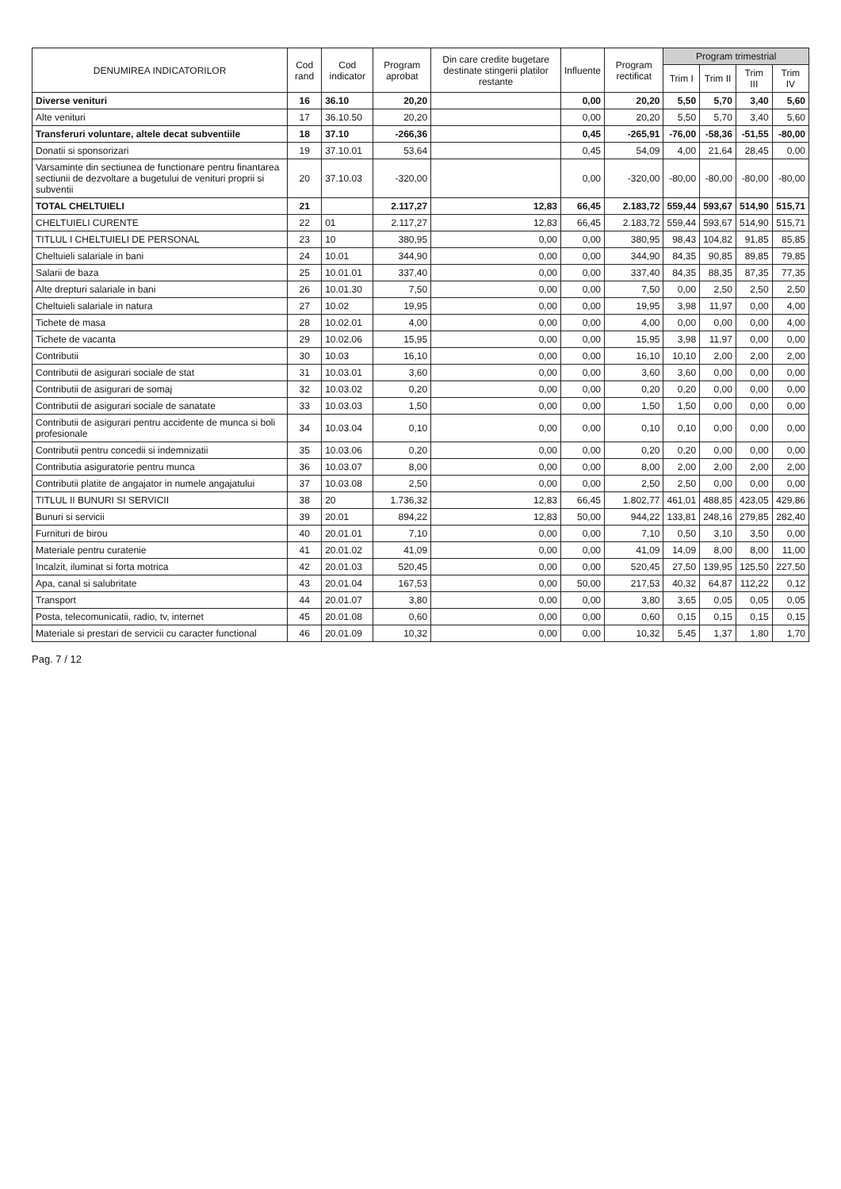| DENUMIREA INDICATORILOR | Cod rand | Cod indicator | Program aprobat | Din care credite bugetare destinate stingerii platilor restante | Influente | Program rectificat | Program trimestrial | | | |
| --- | --- | --- | --- | --- | --- | --- | --- | --- | --- | --- |
| | | | | | | | Trim I | Trim II | Trim III | Trim IV |
| Diverse venituri | 16 | 36.10 | 20,20 | | 0,00 | 20,20 | 5,50 | 5,70 | 3,40 | 5,60 |
| Alte venituri | 17 | 36.10.50 | 20,20 | | 0,00 | 20,20 | 5,50 | 5,70 | 3,40 | 5,60 |
| Transferuri voluntare, altele decat subventiile | 18 | 37.10 | -266,36 | | 0,45 | -265,91 | -76,00 | -58,36 | -51,55 | -80,00 |
| Donatii si sponsorizari | 19 | 37.10.01 | 53,64 | | 0,45 | 54,09 | 4,00 | 21,64 | 28,45 | 0,00 |
| Varsaminte din sectiunea de functionare pentru finantarea sectiunii de dezvoltare a bugetului de venituri proprii si subventii | 20 | 37.10.03 | -320,00 | | 0,00 | -320,00 | -80,00 | -80,00 | -80,00 | -80,00 |
| TOTAL CHELTUIELI | 21 | | 2.117,27 | 12,83 | 66,45 | 2.183,72 | 559,44 | 593,67 | 514,90 | 515,71 |
| CHELTUIELI CURENTE | 22 | 01 | 2.117,27 | 12,83 | 66,45 | 2.183,72 | 559,44 | 593,67 | 514,90 | 515,71 |
| TITLUL I CHELTUIELI DE PERSONAL | 23 | 10 | 380,95 | 0,00 | 0,00 | 380,95 | 98,43 | 104,82 | 91,85 | 85,85 |
| Cheltuieli salariale in bani | 24 | 10.01 | 344,90 | 0,00 | 0,00 | 344,90 | 84,35 | 90,85 | 89,85 | 79,85 |
| Salarii de baza | 25 | 10.01.01 | 337,40 | 0,00 | 0,00 | 337,40 | 84,35 | 88,35 | 87,35 | 77,35 |
| Alte drepturi salariale in bani | 26 | 10.01.30 | 7,50 | 0,00 | 0,00 | 7,50 | 0,00 | 2,50 | 2,50 | 2,50 |
| Cheltuieli salariale in natura | 27 | 10.02 | 19,95 | 0,00 | 0,00 | 19,95 | 3,98 | 11,97 | 0,00 | 4,00 |
| Tichete de masa | 28 | 10.02.01 | 4,00 | 0,00 | 0,00 | 4,00 | 0,00 | 0,00 | 0,00 | 4,00 |
| Tichete de vacanta | 29 | 10.02.06 | 15,95 | 0,00 | 0,00 | 15,95 | 3,98 | 11,97 | 0,00 | 0,00 |
| Contributii | 30 | 10.03 | 16,10 | 0,00 | 0,00 | 16,10 | 10,10 | 2,00 | 2,00 | 2,00 |
| Contributii de asigurari sociale de stat | 31 | 10.03.01 | 3,60 | 0,00 | 0,00 | 3,60 | 3,60 | 0,00 | 0,00 | 0,00 |
| Contributii de asigurari de somaj | 32 | 10.03.02 | 0,20 | 0,00 | 0,00 | 0,20 | 0,20 | 0,00 | 0,00 | 0,00 |
| Contributii de asigurari sociale de sanatate | 33 | 10.03.03 | 1,50 | 0,00 | 0,00 | 1,50 | 1,50 | 0,00 | 0,00 | 0,00 |
| Contributii de asigurari pentru accidente de munca si boli profesionale | 34 | 10.03.04 | 0,10 | 0,00 | 0,00 | 0,10 | 0,10 | 0,00 | 0,00 | 0,00 |
| Contributii pentru concedii si indemnizatii | 35 | 10.03.06 | 0,20 | 0,00 | 0,00 | 0,20 | 0,20 | 0,00 | 0,00 | 0,00 |
| Contributia asiguratorie pentru munca | 36 | 10.03.07 | 8,00 | 0,00 | 0,00 | 8,00 | 2,00 | 2,00 | 2,00 | 2,00 |
| Contributii platite de angajator in numele angajatului | 37 | 10.03.08 | 2,50 | 0,00 | 0,00 | 2,50 | 2,50 | 0,00 | 0,00 | 0,00 |
| TITLUL II BUNURI SI SERVICII | 38 | 20 | 1.736,32 | 12,83 | 66,45 | 1.802,77 | 461,01 | 488,85 | 423,05 | 429,86 |
| Bunuri si servicii | 39 | 20.01 | 894,22 | 12,83 | 50,00 | 944,22 | 133,81 | 248,16 | 279,85 | 282,40 |
| Furnituri de birou | 40 | 20.01.01 | 7,10 | 0,00 | 0,00 | 7,10 | 0,50 | 3,10 | 3,50 | 0,00 |
| Materiale pentru curatenie | 41 | 20.01.02 | 41,09 | 0,00 | 0,00 | 41,09 | 14,09 | 8,00 | 8,00 | 11,00 |
| Incalzit, iluminat si forta motrica | 42 | 20.01.03 | 520,45 | 0,00 | 0,00 | 520,45 | 27,50 | 139,95 | 125,50 | 227,50 |
| Apa, canal si salubritate | 43 | 20.01.04 | 167,53 | 0,00 | 50,00 | 217,53 | 40,32 | 64,87 | 112,22 | 0,12 |
| Transport | 44 | 20.01.07 | 3,80 | 0,00 | 0,00 | 3,80 | 3,65 | 0,05 | 0,05 | 0,05 |
| Posta, telecomunicatii, radio, tv, internet | 45 | 20.01.08 | 0,60 | 0,00 | 0,00 | 0,60 | 0,15 | 0,15 | 0,15 | 0,15 |
| Materiale si prestari de servicii cu caracter functional | 46 | 20.01.09 | 10,32 | 0,00 | 0,00 | 10,32 | 5,45 | 1,37 | 1,80 | 1,70 |
Pag. 7 / 12